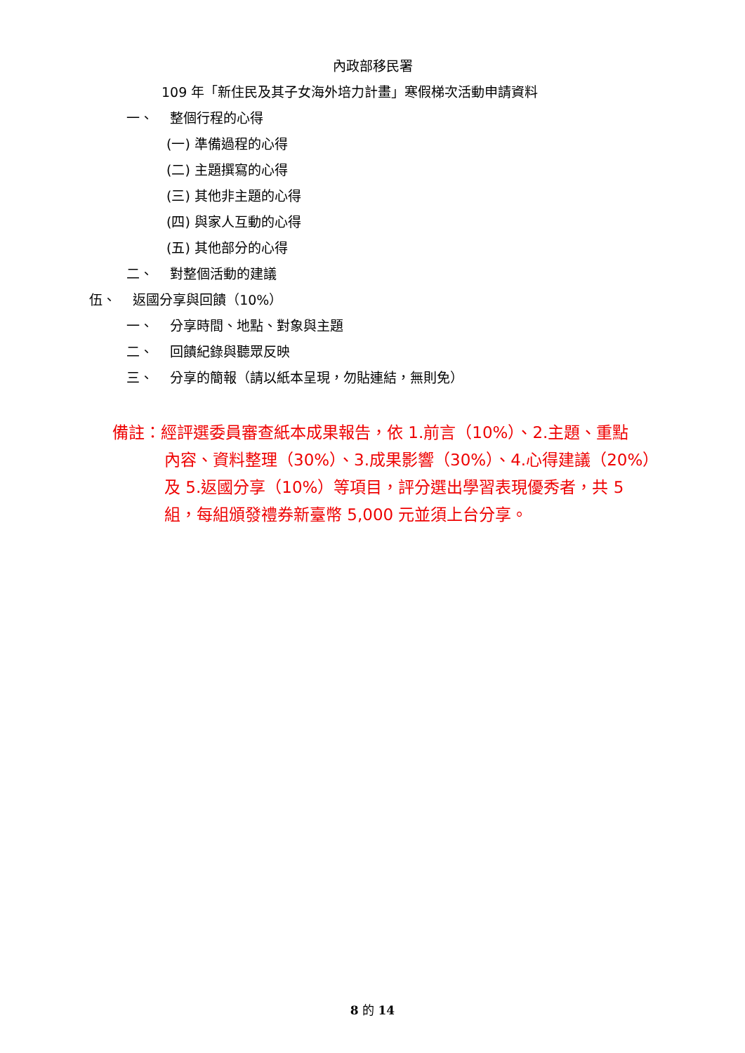內政部移民署
109 年「新住民及其子女海外培力計畫」寒假梯次活動申請資料
一、 整個行程的心得
(一) 準備過程的心得
(二) 主題撰寫的心得
(三) 其他非主題的心得
(四) 與家人互動的心得
(五) 其他部分的心得
二、 對整個活動的建議
伍、 返國分享與回饋（10%）
一、 分享時間、地點、對象與主題
二、 回饋紀錄與聽眾反映
三、 分享的簡報（請以紙本呈現，勿貼連結，無則免）
備註：經評選委員審查紙本成果報告，依 1.前言（10%）、2.主題、重點
內容、資料整理（30%）、3.成果影響（30%）、4.心得建議（20%）
及 5.返國分享（10%）等項目，評分選出學習表現優秀者，共 5
組，每組頒發禮券新臺幣 5,000 元並須上台分享。
8 的 14